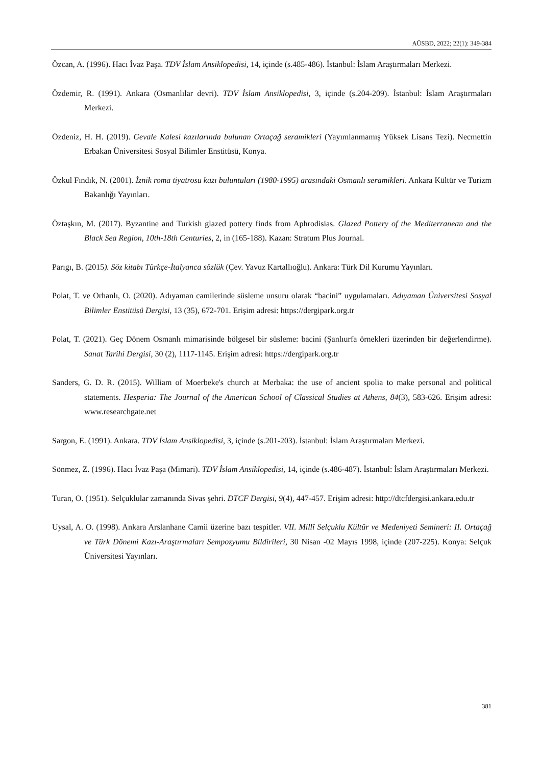AÜSBD, 2022; 22(1): 349-384
Özcan, A. (1996). Hacı İvaz Paşa. TDV İslam Ansiklopedisi, 14, içinde (s.485-486). İstanbul: İslam Araştırmaları Merkezi.
Özdemir, R. (1991). Ankara (Osmanlılar devri). TDV İslam Ansiklopedisi, 3, içinde (s.204-209). İstanbul: İslam Araştırmaları Merkezi.
Özdeniz, H. H. (2019). Gevale Kalesi kazılarında bulunan Ortaçağ seramikleri (Yayımlanmamış Yüksek Lisans Tezi). Necmettin Erbakan Üniversitesi Sosyal Bilimler Enstitüsü, Konya.
Özkul Fındık, N. (2001). İznik roma tiyatrosu kazı buluntuları (1980-1995) arasındaki Osmanlı seramikleri. Ankara Kültür ve Turizm Bakanlığı Yayınları.
Öztaşkın, M. (2017). Byzantine and Turkish glazed pottery finds from Aphrodisias. Glazed Pottery of the Mediterranean and the Black Sea Region, 10th-18th Centuries, 2, in (165-188). Kazan: Stratum Plus Journal.
Parıgı, B. (2015). Söz kitabı Türkçe-İtalyanca sözlük (Çev. Yavuz Kartallıoğlu). Ankara: Türk Dil Kurumu Yayınları.
Polat, T. ve Orhanlı, O. (2020). Adıyaman camilerinde süsleme unsuru olarak “bacini” uygulamaları. Adıyaman Üniversitesi Sosyal Bilimler Enstitüsü Dergisi, 13 (35), 672-701. Erişim adresi: https://dergipark.org.tr
Polat, T. (2021). Geç Dönem Osmanlı mimarisinde bölgesel bir süsleme: bacini (Şanlıurfa örnekleri üzerinden bir değerlendirme). Sanat Tarihi Dergisi, 30 (2), 1117-1145. Erişim adresi: https://dergipark.org.tr
Sanders, G. D. R. (2015). William of Moerbeke's church at Merbaka: the use of ancient spolia to make personal and political statements. Hesperia: The Journal of the American School of Classical Studies at Athens, 84(3), 583-626. Erişim adresi: www.researchgate.net
Sargon, E. (1991). Ankara. TDV İslam Ansiklopedisi, 3, içinde (s.201-203). İstanbul: İslam Araştırmaları Merkezi.
Sönmez, Z. (1996). Hacı İvaz Paşa (Mimari). TDV İslam Ansiklopedisi, 14, içinde (s.486-487). İstanbul: İslam Araştırmaları Merkezi.
Turan, O. (1951). Selçuklular zamanında Sivas şehri. DTCF Dergisi, 9(4), 447-457. Erişim adresi: http://dtcfdergisi.ankara.edu.tr
Uysal, A. O. (1998). Ankara Arslanhane Camii üzerine bazı tespitler. VII. Millî Selçuklu Kültür ve Medeniyeti Semineri: II. Ortaçağ ve Türk Dönemi Kazı-Araştırmaları Sempozyumu Bildirileri, 30 Nisan -02 Mayıs 1998, içinde (207-225). Konya: Selçuk Üniversitesi Yayınları.
381